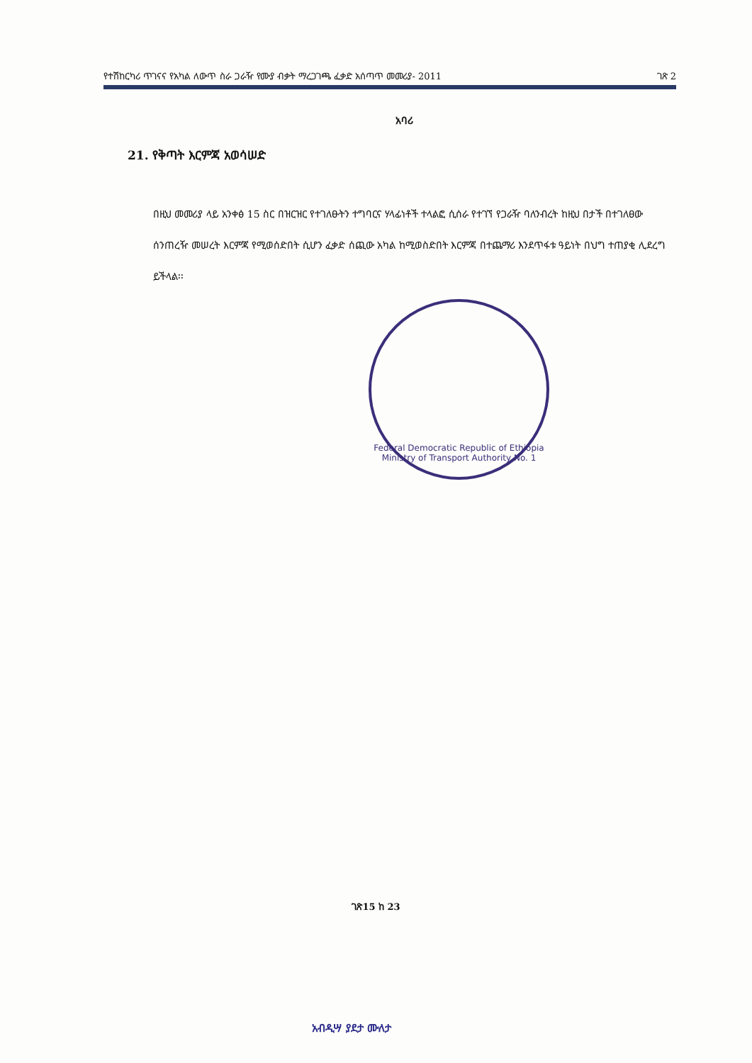የተሽከርካሪ ጥገናና የአካል ለውጥ ስራ ጋራዥ የሙያ ብቃት ማረጋገጫ ፈቃድ አሰጣጥ መመሪያ- 2011 ገጽ 2
አባሪ
21. የቅጣት እርምጃ አወሳሠድ
በዚህ መመሪያ ላይ አንቀፅ 15 ስር በዝርዝር የተገለፁትን ተግባርና ሃላፊነቶች ተላልፎ ሲሰራ የተገኘ የጋራዥ ባለንብረት ከዚህ በታች በተገለፀው ሰንጠረዥ መሠረት እርምጃ የሚወሰድበት ሲሆን ፈቃድ ሰጪው አካል ከሚወስድበት እርምጃ በተጨማሪ እንደጥፋቱ ዓይነት በህግ ተጠያቂ ሊደረግ ይችላል፡፡
Federal Democratic Republic of Ethiopia
Ministry of Transport Authority No. 1
ገጽ15 ከ 23
አብዲሣ ያደታ ሙለታ